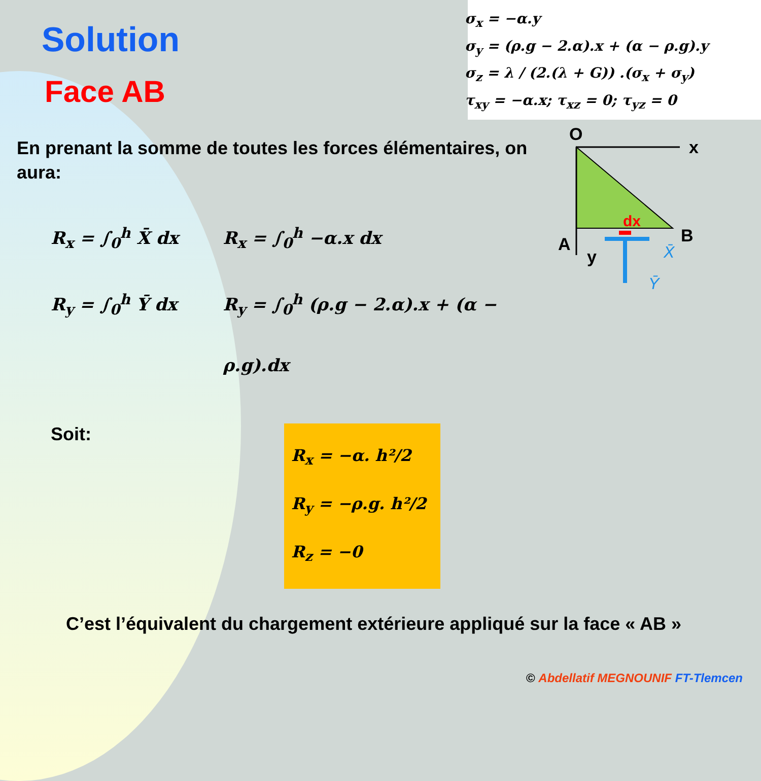Solution
Face AB
σ<sub>x</sub> = −α.y
σ<sub>y</sub> = (ρ.g − 2.α).x + (α − ρ.g).y
σ<sub>z</sub> = λ / (2.(λ + G)) .(σ<sub>x</sub> + σ<sub>y</sub>)
τ<sub>xy</sub> = −α.x; τ<sub>xz</sub> = 0; τ<sub>yz</sub> = 0
En prenant la somme de toutes les forces élémentaires, on aura:
R<sub>x</sub> = ∫<sub>0</sub><sup>h</sup> X̄ dx
R<sub>y</sub> = ∫<sub>0</sub><sup>h</sup> Ȳ dx
R<sub>x</sub> = ∫<sub>0</sub><sup>h</sup> −α.x dx
R<sub>y</sub> = ∫<sub>0</sub><sup>h</sup> (ρ.g − 2.α).x + (α − ρ.g).dx
O
x
A
B
y
dx
X̄
Ȳ
Soit:
R<sub>x</sub> = −α. h²/2
R<sub>y</sub> = −ρ.g. h²/2
R<sub>z</sub> = −0
C’est l’équivalent du chargement extérieure appliqué sur la face « AB »
© Abdellatif MEGNOUNIF FT-Tlemcen